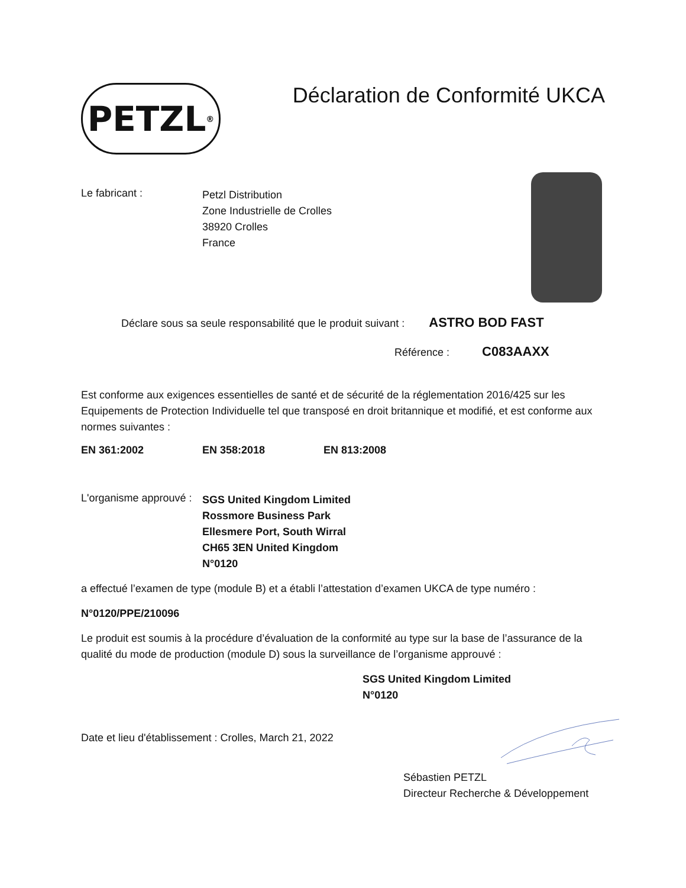PETZL<sup>®</sup>
Déclaration de Conformité UKCA
Le fabricant :
Petzl Distribution
Zone Industrielle de Crolles
38920 Crolles
France
Déclare sous sa seule responsabilité que le produit suivant : ASTRO BOD FAST
Référence : C083AAXX
Est conforme aux exigences essentielles de santé et de sécurité de la réglementation 2016/425 sur les Equipements de Protection Individuelle tel que transposé en droit britannique et modifié, et est conforme aux normes suivantes :
EN 361:2002 EN 358:2018 EN 813:2008
L'organisme approuvé :
SGS United Kingdom Limited
Rossmore Business Park
Ellesmere Port, South Wirral
CH65 3EN United Kingdom
N°0120
a effectué l’examen de type (module B) et a établi l’attestation d’examen UKCA de type numéro :
N°0120/PPE/210096
Le produit est soumis à la procédure d’évaluation de la conformité au type sur la base de l’assurance de la qualité du mode de production (module D) sous la surveillance de l’organisme approuvé :
SGS United Kingdom Limited
N°0120
Date et lieu d'établissement : Crolles, March 21, 2022
Sébastien PETZL
Directeur Recherche & Développement